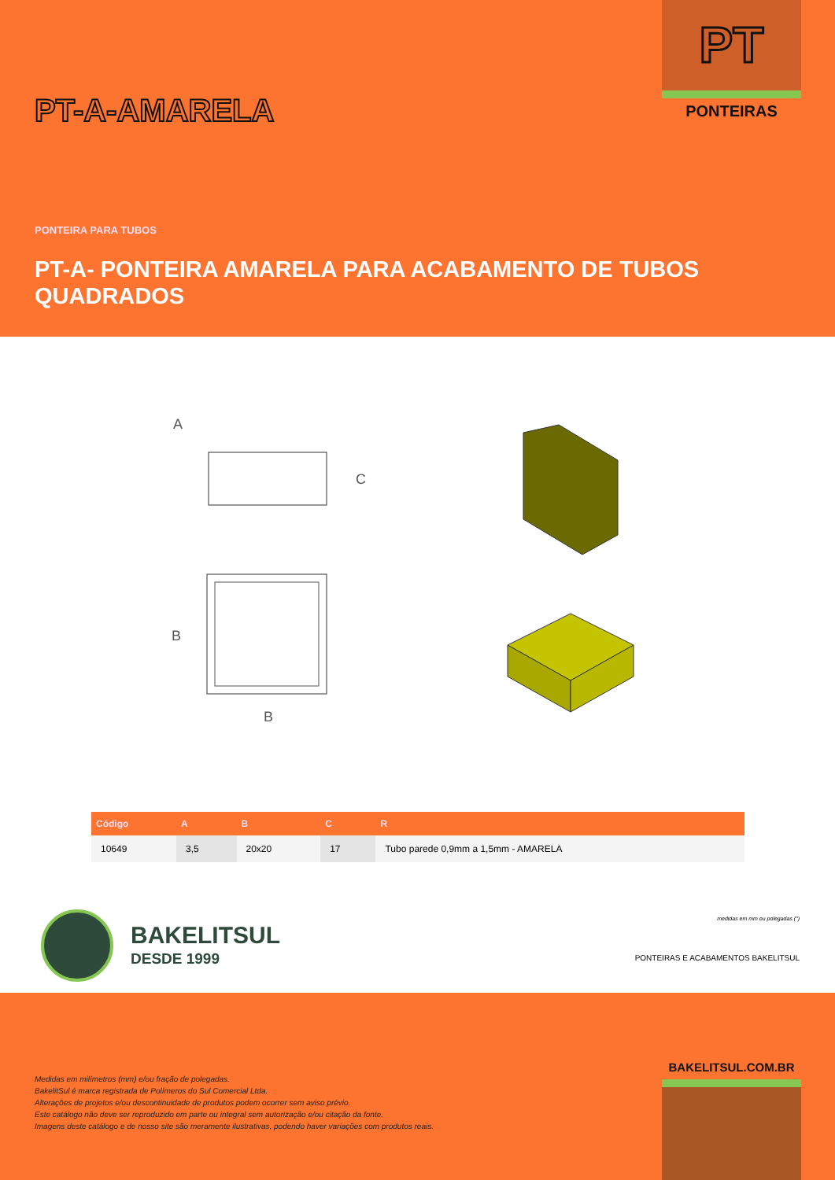PT
PONTEIRAS
PT-A-AMARELA
PONTEIRA PARA TUBOS
PT-A- PONTEIRA AMARELA PARA ACABAMENTO DE TUBOS QUADRADOS
A
C
B
B
| Código | A | B | C | R |
| --- | --- | --- | --- | --- |
| 10649 | 3,5 | 20x20 | 17 | Tubo parede 0,9mm a 1,5mm - AMARELA |
BAKELITSUL
DESDE 1999
medidas em mm ou polegadas (")
PONTEIRAS E ACABAMENTOS BAKELITSUL
BAKELITSUL.COM.BR
Medidas em milímetros (mm) e/ou fração de polegadas.
BakelitSul é marca registrada de Polímeros do Sul Comercial Ltda.
Alterações de projetos e/ou descontinuidade de produtos podem ocorrer sem aviso prévio.
Este catálogo não deve ser reproduzido em parte ou integral sem autorização e/ou citação da fonte.
Imagens deste catálogo e de nosso site são meramente ilustrativas, podendo haver variações com produtos reais.